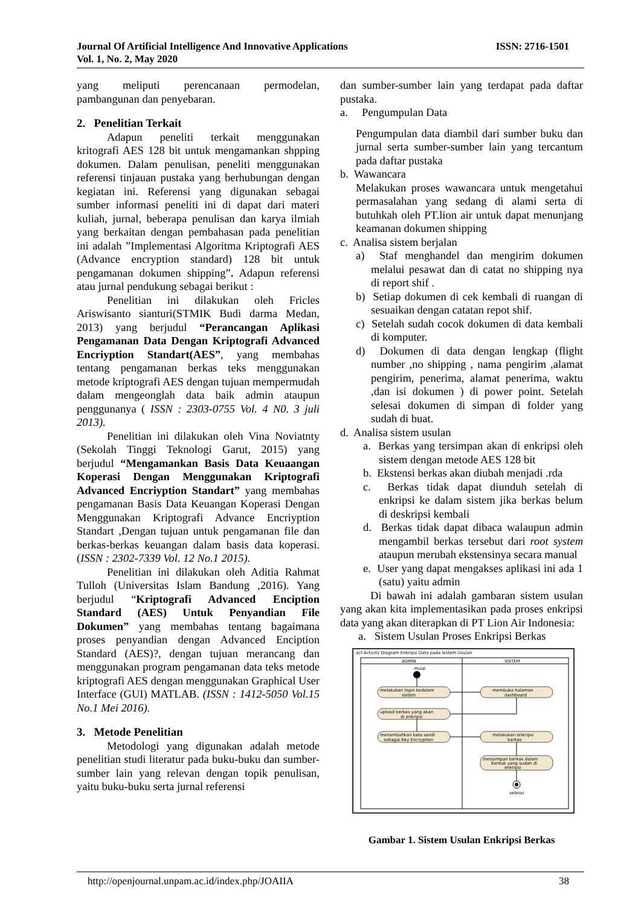ISSN: 2716-1501 Journal Of Artificial Intelligence And Innovative Applications
Vol. 1, No. 2, May 2020
yang meliputi perencanaan permodelan, pambangunan dan penyebaran.
2. Penelitian Terkait
Adapun peneliti terkait menggunakan kritografi AES 128 bit untuk mengamankan shpping dokumen. Dalam penulisan, peneliti menggunakan referensi tinjauan pustaka yang berhubungan dengan kegiatan ini. Referensi yang digunakan sebagai sumber informasi peneliti ini di dapat dari materi kuliah, jurnal, beberapa penulisan dan karya ilmiah yang berkaitan dengan pembahasan pada penelitian ini adalah ”Implementasi Algoritma Kriptografi AES (Advance encryption standard) 128 bit untuk pengamanan dokumen shipping”. Adapun referensi atau jurnal pendukung sebagai berikut :
Penelitian ini dilakukan oleh Fricles Ariswisanto sianturi(STMIK Budi darma Medan, 2013) yang berjudul “Perancangan Aplikasi Pengamanan Data Dengan Kriptografi Advanced Encriyption Standart(AES”, yang membahas tentang pengamanan berkas teks menggunakan metode kriptografi AES dengan tujuan mempermudah dalam mengeonglah data baik admin ataupun penggunanya ( ISSN : 2303-0755 Vol. 4 N0. 3 juli 2013).
Penelitian ini dilakukan oleh Vina Noviatnty (Sekolah Tinggi Teknologi Garut, 2015) yang berjudul “Mengamankan Basis Data Keuaangan Koperasi Dengan Menggunakan Kriptografi Advanced Encriyption Standart” yang membahas pengamanan Basis Data Keuangan Koperasi Dengan Menggunakan Kriptografi Advance Encriyption Standart ,Dengan tujuan untuk pengamanan file dan berkas-berkas keuangan dalam basis data koperasi. (ISSN : 2302-7339 Vol. 12 No.1 2015).
Penelitian ini dilakukan oleh Aditia Rahmat Tulloh (Universitas Islam Bandung ,2016). Yang berjudul “Kriptografi Advanced Enciption Standard (AES) Untuk Penyandian File Dokumen” yang membahas tentang bagaimana proses penyandian dengan Advanced Enciption Standard (AES)?, dengan tujuan merancang dan menggunakan program pengamanan data teks metode kriptografi AES dengan menggunakan Graphical User Interface (GUI) MATLAB. (ISSN : 1412-5050 Vol.15 No.1 Mei 2016).
3. Metode Penelitian
Metodologi yang digunakan adalah metode penelitian studi literatur pada buku-buku dan sumber-sumber lain yang relevan dengan topik penulisan, yaitu buku-buku serta jurnal referensi
dan sumber-sumber lain yang terdapat pada daftar pustaka.
a. Pengumpulan Data
Pengumpulan data diambil dari sumber buku dan jurnal serta sumber-sumber lain yang tercantum pada daftar pustaka
b. Wawancara
Melakukan proses wawancara untuk mengetahui permasalahan yang sedang di alami serta di butuhkah oleh PT.lion air untuk dapat menunjang keamanan dokumen shipping
c. Analisa sistem berjalan
a) Staf menghandel dan mengirim dokumen melalui pesawat dan di catat no shipping nya di report shif .
b) Setiap dokumen di cek kembali di ruangan di sesuaikan dengan catatan repot shif.
c) Setelah sudah cocok dokumen di data kembali di komputer.
d) Dokumen di data dengan lengkap (flight number ,no shipping , nama pengirim ,alamat pengirim, penerima, alamat penerima, waktu ,dan isi dokumen ) di power point. Setelah selesai dokumen di simpan di folder yang sudah di buat.
d. Analisa sistem usulan
a. Berkas yang tersimpan akan di enkripsi oleh sistem dengan metode AES 128 bit
b. Ekstensi berkas akan diubah menjadi .rda
c. Berkas tidak dapat diunduh setelah di enkripsi ke dalam sistem jika berkas belum di deskripsi kembali
d. Berkas tidak dapat dibaca walaupun admin mengambil berkas tersebut dari root system ataupun merubah ekstensinya secara manual
e. User yang dapat mengakses aplikasi ini ada 1 (satu) yaitu admin
Di bawah ini adalah gambaran sistem usulan yang akan kita implementasikan pada proses enkripsi data yang akan diterapkan di PT Lion Air Indonesia:
a. Sistem Usulan Proses Enkripsi Berkas
act Activity Diagram Enkripsi Data pada Sistem Usulan
ADMIN
SISTEM
mulai
melakukan login kedalam
sistem
membuka halaman
dashboard
upload berkas yang akan
di enkripsi
menambahkan kata sandi
sebagai Key Encryption
melakukan enkripsi
berkas
menyimpan berkas dalam
bentuk yang sudah di
enkripsi
selesai
Gambar 1. Sistem Usulan Enkripsi Berkas
38 http://openjournal.unpam.ac.id/index.php/JOAIIA